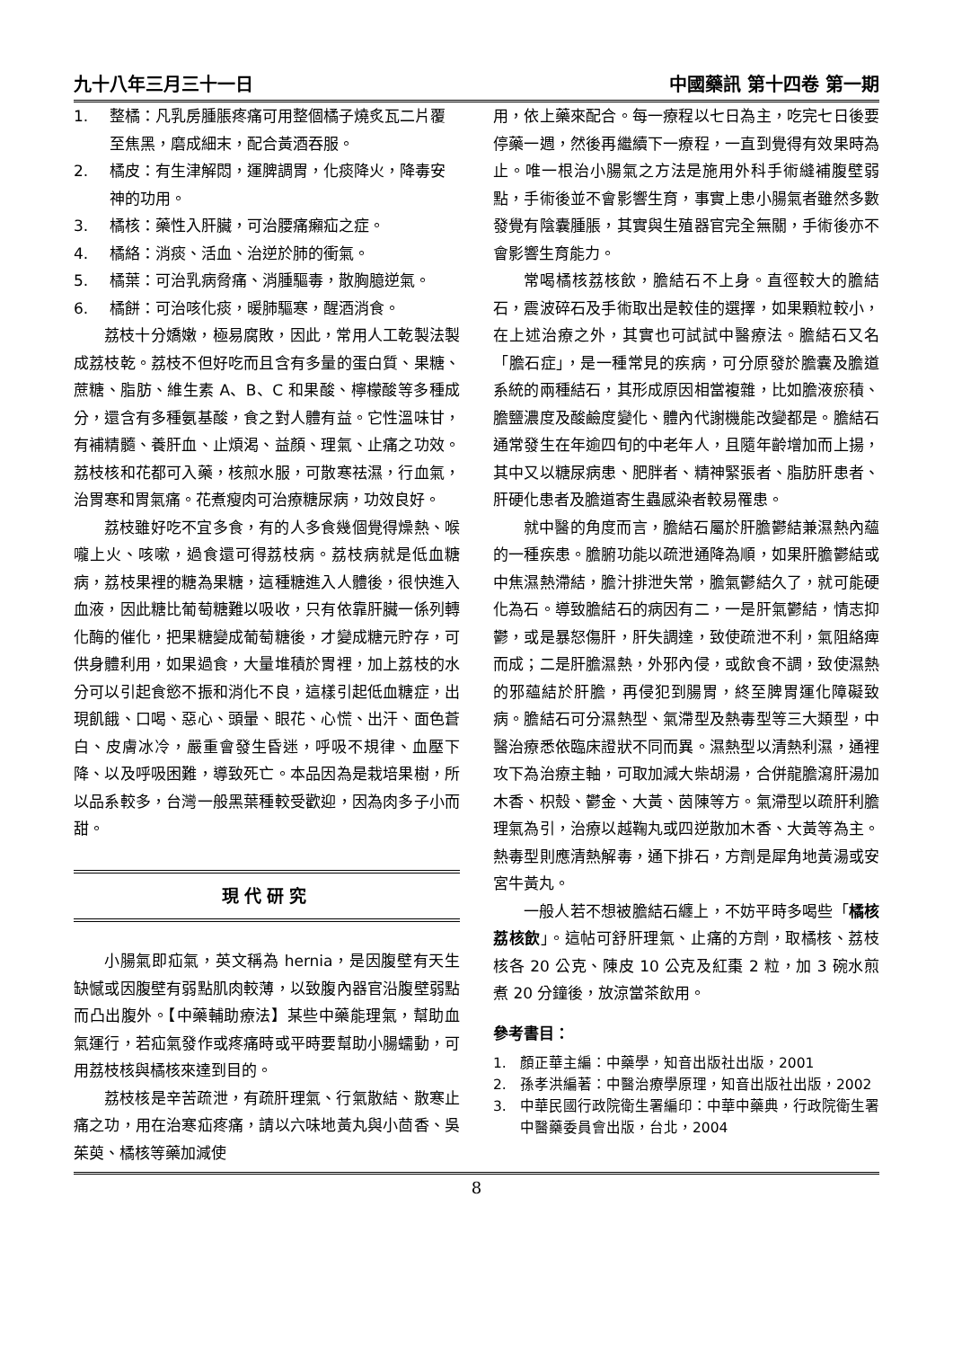九十八年三月三十一日 中國藥訊 第十四卷 第一期
1. 整橘：凡乳房腫脹疼痛可用整個橘子燒炙瓦二片覆至焦黑，磨成細末，配合黃酒吞服。
2. 橘皮：有生津解悶，運脾調胃，化痰降火，降毒安神的功用。
3. 橘核：藥性入肝臟，可治腰痛癩疝之症。
4. 橘絡：消痰、活血、治逆於肺的衝氣。
5. 橘葉：可治乳病脅痛、消腫驅毒，散胸臆逆氣。
6. 橘餅：可治咳化痰，暖肺驅寒，醒酒消食。
荔枝十分嬌嫩，極易腐敗，因此，常用人工乾製法製成荔枝乾。荔枝不但好吃而且含有多量的蛋白質、果糖、蔗糖、脂肪、維生素 A、B、C 和果酸、檸檬酸等多種成分，還含有多種氨基酸，食之對人體有益。它性溫味甘，有補精髓、養肝血、止煩渴、益顏、理氣、止痛之功效。荔枝核和花都可入藥，核煎水服，可散寒祛濕，行血氣，治胃寒和胃氣痛。花煮瘦肉可治療糖尿病，功效良好。
荔枝雖好吃不宜多食，有的人多食幾個覺得燥熱、喉嚨上火、咳嗽，過食還可得荔枝病。荔枝病就是低血糖病，荔枝果裡的糖為果糖，這種糖進入人體後，很快進入血液，因此糖比葡萄糖難以吸收，只有依靠肝臟一係列轉化酶的催化，把果糖變成葡萄糖後，才變成糖元貯存，可供身體利用，如果過食，大量堆積於胃裡，加上荔枝的水分可以引起食慾不振和消化不良，這樣引起低血糖症，出現飢餓、口喝、惡心、頭暈、眼花、心慌、出汗、面色蒼白、皮膚冰冷，嚴重會發生昏迷，呼吸不規律、血壓下降、以及呼吸困難，導致死亡。本品因為是栽培果樹，所以品系較多，台灣一般黑葉種較受歡迎，因為肉多子小而甜。
現代研究
小腸氣即疝氣，英文稱為 hernia，是因腹壁有天生缺憾或因腹壁有弱點肌肉較薄，以致腹內器官沿腹壁弱點而凸出腹外。【中藥輔助療法】某些中藥能理氣，幫助血氣運行，若疝氣發作或疼痛時或平時要幫助小腸蠕動，可用荔枝核與橘核來達到目的。
荔枝核是辛苦疏泄，有疏肝理氣、行氣散結、散寒止痛之功，用在治寒疝疼痛，請以六味地黃丸與小茴香、吳茱萸、橘核等藥加減使
用，依上藥來配合。每一療程以七日為主，吃完七日後要停藥一週，然後再繼續下一療程，一直到覺得有效果時為止。唯一根治小腸氣之方法是施用外科手術縫補腹壁弱點，手術後並不會影響生育，事實上患小腸氣者雖然多數發覺有陰囊腫脹，其實與生殖器官完全無關，手術後亦不會影響生育能力。
常喝橘核荔核飲，膽結石不上身。直徑較大的膽結石，震波碎石及手術取出是較佳的選擇，如果顆粒較小，在上述治療之外，其實也可試試中醫療法。膽結石又名「膽石症」，是一種常見的疾病，可分原發於膽囊及膽道系統的兩種結石，其形成原因相當複雜，比如膽液瘀積、膽鹽濃度及酸鹼度變化、體內代謝機能改變都是。膽結石通常發生在年逾四旬的中老年人，且隨年齡增加而上揚，其中又以糖尿病患、肥胖者、精神緊張者、脂肪肝患者、肝硬化患者及膽道寄生蟲感染者較易罹患。
就中醫的角度而言，膽結石屬於肝膽鬱結兼濕熱內蘊的一種疾患。膽腑功能以疏泄通降為順，如果肝膽鬱結或中焦濕熱滯結，膽汁排泄失常，膽氣鬱結久了，就可能硬化為石。導致膽結石的病因有二，一是肝氣鬱結，情志抑鬱，或是暴怒傷肝，肝失調達，致使疏泄不利，氣阻絡痺而成；二是肝膽濕熱，外邪內侵，或飲食不調，致使濕熱的邪蘊結於肝膽，再侵犯到腸胃，終至脾胃運化障礙致病。膽結石可分濕熱型、氣滯型及熱毒型等三大類型，中醫治療悉依臨床證狀不同而異。濕熱型以清熱利濕，通裡攻下為治療主軸，可取加減大柴胡湯，合併龍膽瀉肝湯加木香、枳殼、鬱金、大黃、茵陳等方。氣滯型以疏肝利膽理氣為引，治療以越鞠丸或四逆散加木香、大黃等為主。熱毒型則應清熱解毒，通下排石，方劑是犀角地黃湯或安宮牛黃丸。
一般人若不想被膽結石纏上，不妨平時多喝些「橘核荔核飲」。這帖可舒肝理氣、止痛的方劑，取橘核、荔枝核各 20 公克、陳皮 10 公克及紅棗 2 粒，加 3 碗水煎煮 20 分鐘後，放涼當茶飲用。
參考書目：
1. 顏正華主編：中藥學，知音出版社出版，2001
2. 孫孝洪編著：中醫治療學原理，知音出版社出版，2002
3. 中華民國行政院衛生署編印：中華中藥典，行政院衛生署中醫藥委員會出版，台北，2004
8